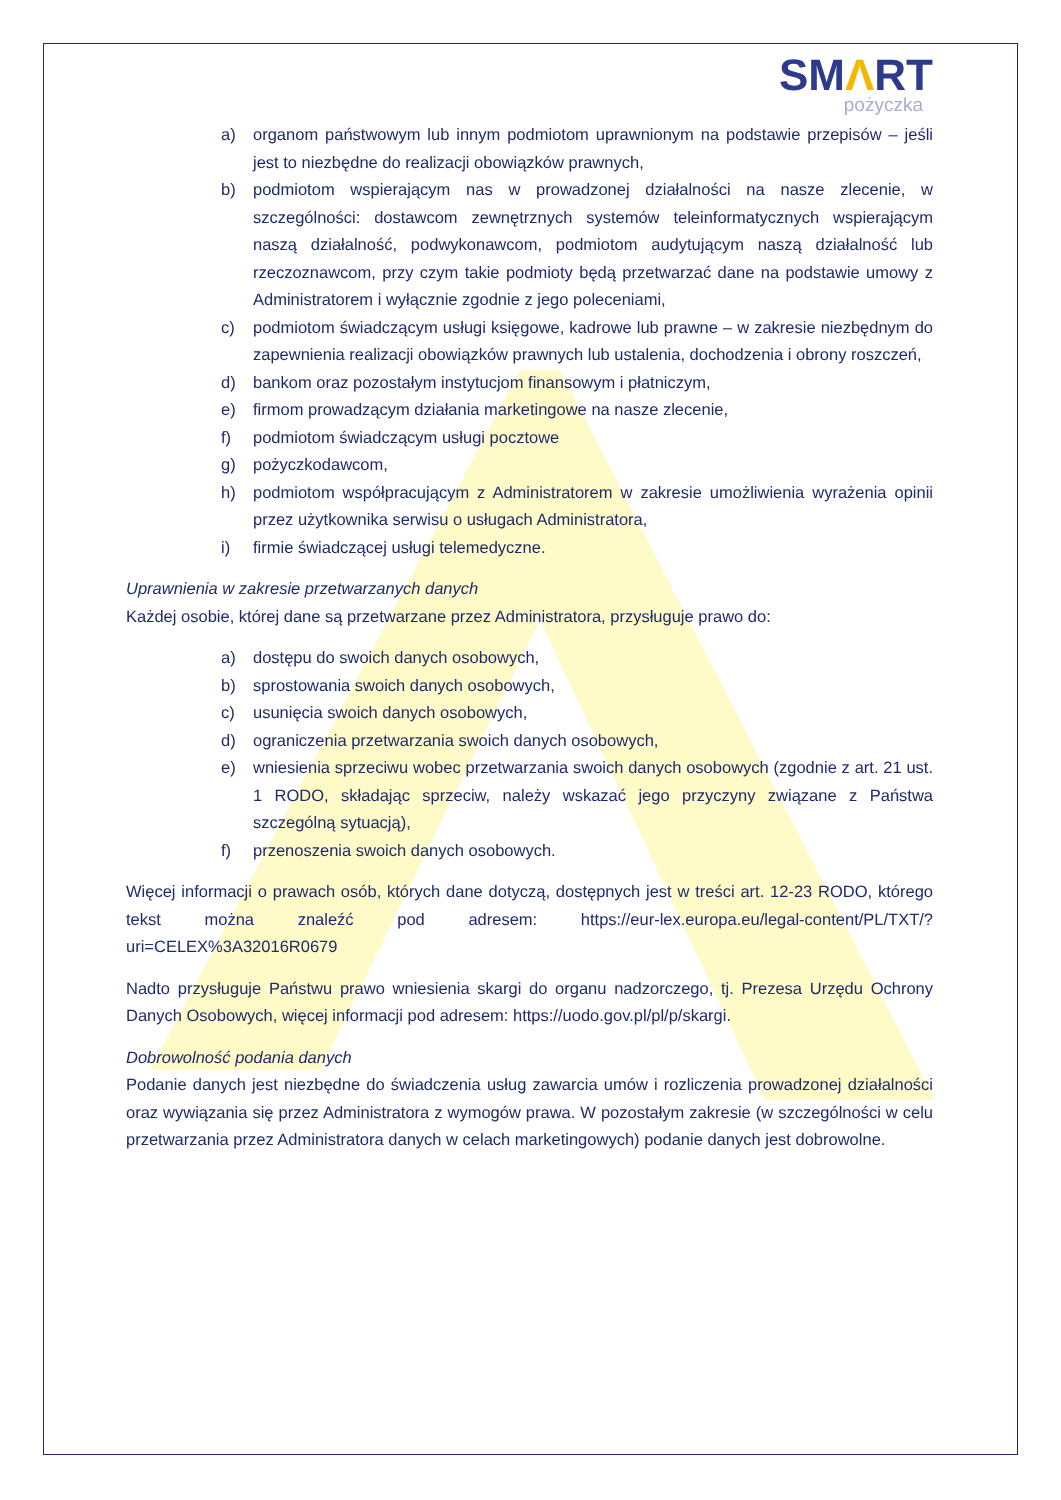SMΛRT
pożyczka
a) organom państwowym lub innym podmiotom uprawnionym na podstawie przepisów – jeśli jest to niezbędne do realizacji obowiązków prawnych,
b) podmiotom wspierającym nas w prowadzonej działalności na nasze zlecenie, w szczególności: dostawcom zewnętrznych systemów teleinformatycznych wspierającym naszą działalność, podwykonawcom, podmiotom audytującym naszą działalność lub rzeczoznawcom, przy czym takie podmioty będą przetwarzać dane na podstawie umowy z Administratorem i wyłącznie zgodnie z jego poleceniami,
c) podmiotom świadczącym usługi księgowe, kadrowe lub prawne – w zakresie niezbędnym do zapewnienia realizacji obowiązków prawnych lub ustalenia, dochodzenia i obrony roszczeń,
d) bankom oraz pozostałym instytucjom finansowym i płatniczym,
e) firmom prowadzącym działania marketingowe na nasze zlecenie,
f) podmiotom świadczącym usługi pocztowe
g) pożyczkodawcom,
h) podmiotom współpracującym z Administratorem w zakresie umożliwienia wyrażenia opinii przez użytkownika serwisu o usługach Administratora,
i) firmie świadczącej usługi telemedyczne.
Uprawnienia w zakresie przetwarzanych danych
Każdej osobie, której dane są przetwarzane przez Administratora, przysługuje prawo do:
a) dostępu do swoich danych osobowych,
b) sprostowania swoich danych osobowych,
c) usunięcia swoich danych osobowych,
d) ograniczenia przetwarzania swoich danych osobowych,
e) wniesienia sprzeciwu wobec przetwarzania swoich danych osobowych (zgodnie z art. 21 ust. 1 RODO, składając sprzeciw, należy wskazać jego przyczyny związane z Państwa szczególną sytuacją),
f) przenoszenia swoich danych osobowych.
Więcej informacji o prawach osób, których dane dotyczą, dostępnych jest w treści art. 12-23 RODO, którego tekst można znaleźć pod adresem: https://eur-lex.europa.eu/legal-content/PL/TXT/?uri=CELEX%3A32016R0679
Nadto przysługuje Państwu prawo wniesienia skargi do organu nadzorczego, tj. Prezesa Urzędu Ochrony Danych Osobowych, więcej informacji pod adresem: https://uodo.gov.pl/pl/p/skargi.
Dobrowolność podania danych
Podanie danych jest niezbędne do świadczenia usług zawarcia umów i rozliczenia prowadzonej działalności oraz wywiązania się przez Administratora z wymogów prawa. W pozostałym zakresie (w szczególności w celu przetwarzania przez Administratora danych w celach marketingowych) podanie danych jest dobrowolne.